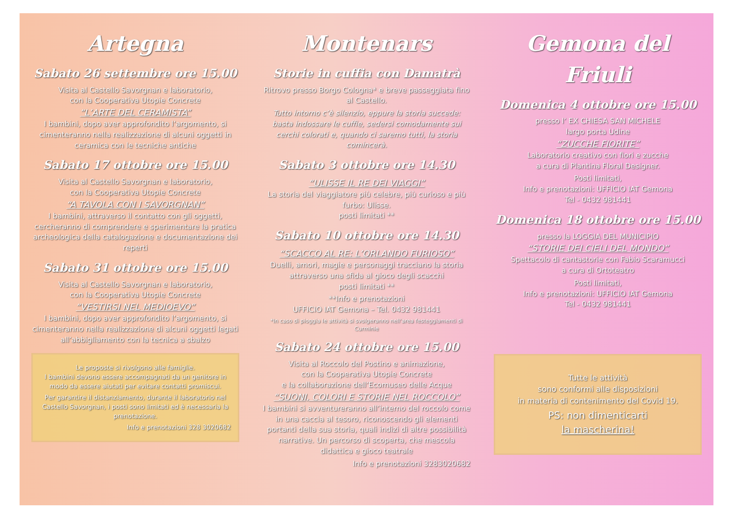Artegna
Sabato 26 settembre ore 15.00
Visita al Castello Savorgnan e laboratorio,
con la Cooperativa Utopie Concrete
“L’ARTE DEL CERAMISTA”
I bambini, dopo aver approfondito l’argomento, si cimenteranno nella realizzazione di alcuni oggetti in ceramica con le tecniche antiche
Sabato 17 ottobre ore 15.00
Visita al Castello Savorgnan e laboratorio,
con la Cooperativa Utopie Concrete
“A TAVOLA CON I SAVORGNAN”
I bambini, attraverso il contatto con gli oggetti, cercheranno di comprendere e sperimentare la pratica archeologica della catalogazione e documentazione dei reperti
Sabato 31 ottobre ore 15.00
Visita al Castello Savorgnan e laboratorio,
con la Cooperativa Utopie Concrete
“VESTIRSI NEL MEDIOEVO”
I bambini, dopo aver approfondito l’argomento, si cimenteranno nella realizzazione di alcuni oggetti legati all’abbigliamento con la tecnica a sbalzo
Le proposte si rivolgono alle famiglie.
I bambini devono essere accompagnati da un genitore in modo da essere aiutati per evitare contatti promiscui.
Per garantire il distanziamento, durante il laboratorio nel Castello Savorgnan, i posti sono limitati ed è necessaria la prenotazione.
Info e prenotazioni 328 3020682
Montenars
Storie in cuffia con Damatrà
Ritrovo presso Borgo Cologna* e breve passeggiata fino al Castello.
Tutto intorno c’è silenzio, eppure la storia succede: basta indossare le cuffie, sedersi comodamente sui cerchi colorati e, quando ci saremo tutti, la storia comincerà.
Sabato 3 ottobre ore 14.30
“ULISSE IL RE DEI VIAGGI”
La storia del viaggiatore più celebre, più curioso e più furbo: Ulisse.
posti limitati **
Sabato 10 ottobre ore 14.30
“SCACCO AL RE: L’ORLANDO FURIOSO”
Duelli, amori, magie e personaggi tracciano la storia attraverso una sfida al gioco degli scacchi
posti limitati **
**Info e prenotazioni
UFFICIO IAT Gemona – Tel. 0432 981441
*In caso di pioggia le attività si svolgeranno nell’area festeggiamenti di Curminie
Sabato 24 ottobre ore 15.00
Visita al Roccolo del Postino e animazione,
con la Cooperativa Utopie Concrete
e la collaborazione dell’Ecomuseo delle Acque
“SUONI, COLORI E STORIE NEL ROCCOLO”
I bambini si avventureranno all’interno del roccolo come in una caccia al tesoro, riconoscendo gli elementi portanti della sua storia, quali indizi di altre possibilità narrative. Un percorso di scoperta, che mescola didattica e gioco teatrale
Info e prenotazioni 3283020682
Gemona del Friuli
Domenica 4 ottobre ore 15.00
presso l’ EX CHIESA SAN MICHELE
largo porta Udine
“ZUCCHE FIORITE”
Laboratorio creativo con fiori e zucche
a cura di Plantina Floral Designer.
Posti limitati,
Info e prenotazioni: UFFICIO IAT Gemona
Tel - 0432 981441
Domenica 18 ottobre ore 15.00
presso la LOGGIA DEL MUNICIPIO
“STORIE DEI CIELI DEL MONDO”
Spettacolo di cantastorie con Fabio Scaramucci
a cura di Ortoteatro
Posti limitati,
Info e prenotazioni: UFFICIO IAT Gemona
Tel - 0432 981441
Tutte le attività
sono conformi alle disposizioni
in materia di contenimento del Covid 19.
PS: non dimenticarti
la mascherina!